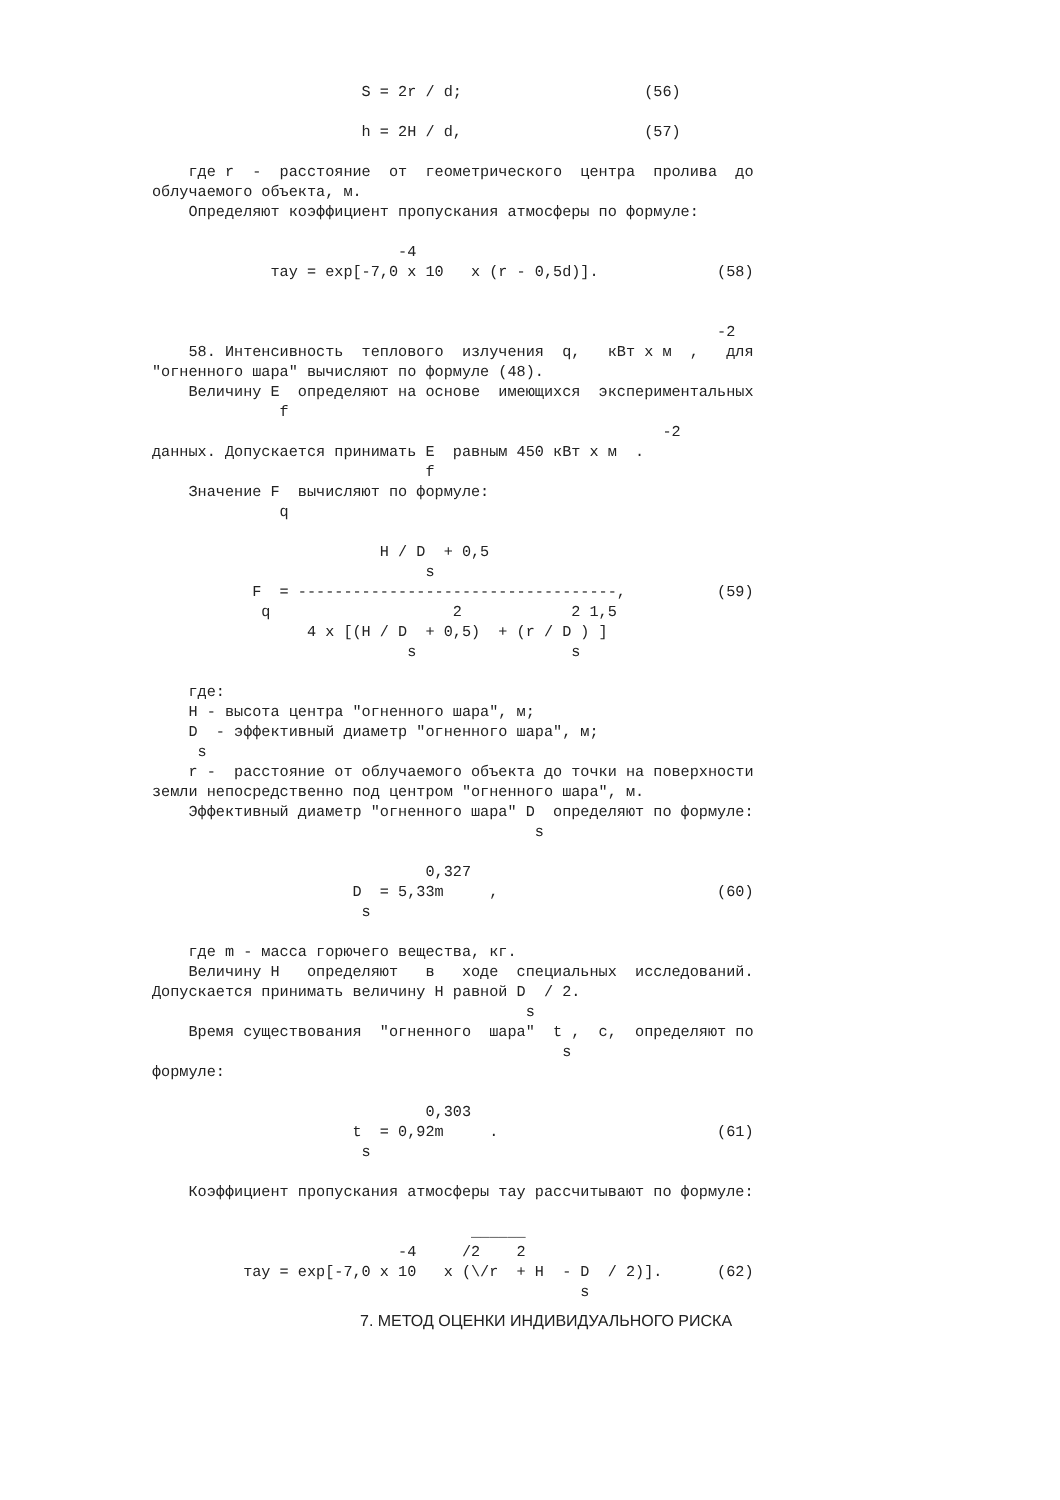S = 2r / d;                    (56)

                       h = 2H / d,                    (57)

    где r  -  расстояние  от  геометрического  центра  пролива  до
облучаемого объекта, м.
    Определяют коэффициент пропускания атмосферы по формуле:

                           -4
             тау = exp[-7,0 x 10   x (r - 0,5d)].             (58)


                                                              -2
    58. Интенсивность  теплового  излучения  q,   кВт x м  ,   для
"огненного шара" вычисляют по формуле (48).
    Величину E  определяют на основе  имеющихся  экспериментальных
              f
                                                        -2
данных. Допускается принимать E  равным 450 кВт x м  .
                              f
    Значение F  вычисляют по формуле:
              q

                         H / D  + 0,5
                              s
           F  = -----------------------------------,          (59)
            q                    2            2 1,5
                 4 x [(H / D  + 0,5)  + (r / D ) ]
                            s                 s

    где:
    H - высота центра "огненного шара", м;
    D  - эффективный диаметр "огненного шара", м;
     s
    r -  расстояние от облучаемого объекта до точки на поверхности
земли непосредственно под центром "огненного шара", м.
    Эффективный диаметр "огненного шара" D  определяют по формуле:
                                          s

                              0,327
                      D  = 5,33m     ,                        (60)
                       s

    где m - масса горючего вещества, кг.
    Величину H   определяют   в   ходе  специальных  исследований.
Допускается принимать величину H равной D  / 2.
                                         s
    Время существования  "огненного  шара"  t ,  с,  определяют по
                                             s
формуле:

                              0,303
                      t  = 0,92m     .                        (61)
                       s

    Коэффициент пропускания атмосферы тау рассчитывают по формуле:

                                   ______
                           -4     /2    2
          тау = exp[-7,0 x 10   x (\/r  + H  - D  / 2)].      (62)
                                               s
7. МЕТОД ОЦЕНКИ ИНДИВИДУАЛЬНОГО РИСКА